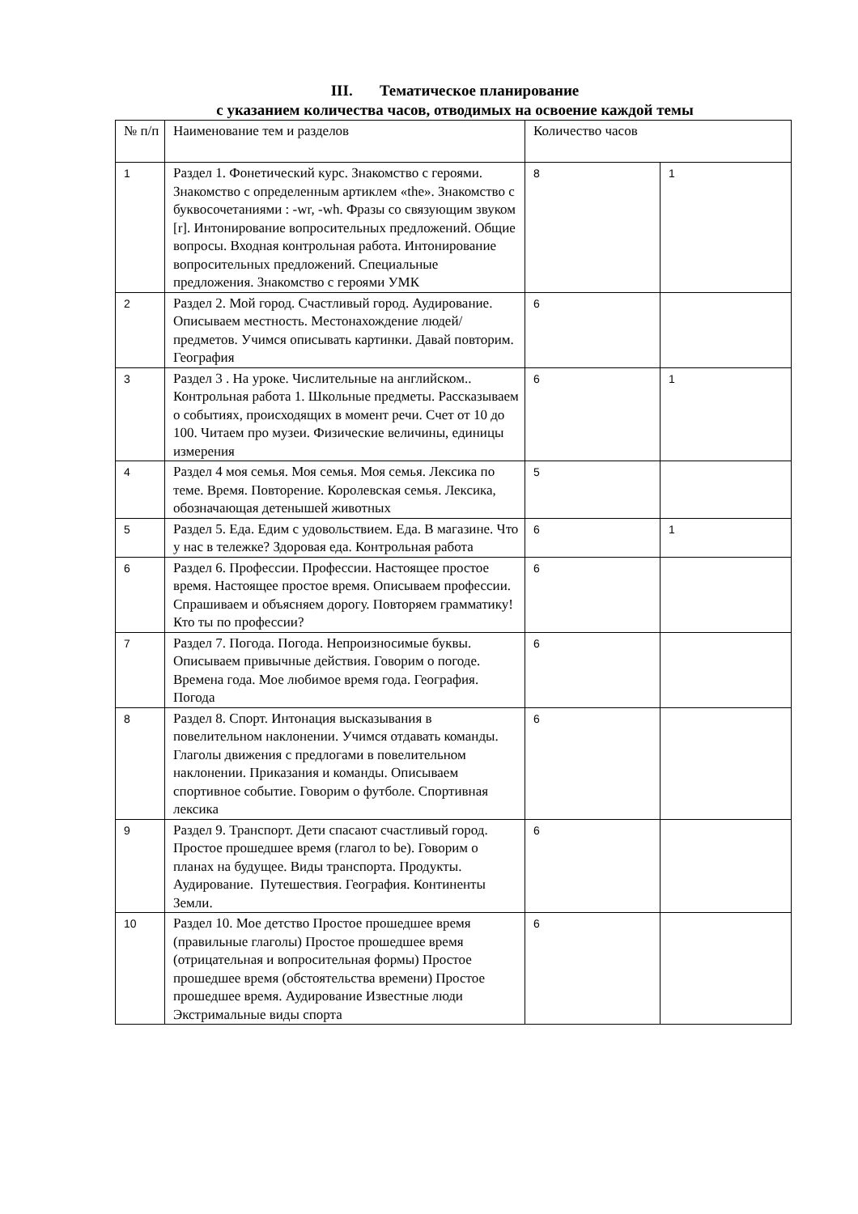III. Тематическое планирование
с указанием количества часов, отводимых на освоение каждой темы
| № п/п | Наименование тем и разделов | Количество часов | |
| --- | --- | --- | --- |
| 1 | Раздел 1. Фонетический курс. Знакомство с героями. Знакомство с определенным артиклем «the». Знакомство с буквосочетаниями : -wr, -wh. Фразы со связующим звуком [r]. Интонирование вопросительных предложений. Общие вопросы. Входная контрольная работа. Интонирование вопросительных предложений. Специальные предложения. Знакомство с героями УМК | 8 | 1 |
| 2 | Раздел 2. Мой город. Счастливый город. Аудирование. Описываем местность. Местонахождение людей/ предметов. Учимся описывать картинки. Давай повторим. География | 6 | |
| 3 | Раздел 3 . На уроке. Числительные на английском.. Контрольная работа 1. Школьные предметы. Рассказываем о событиях, происходящих в момент речи. Счет от 10 до 100. Читаем про музеи. Физические величины, единицы измерения | 6 | 1 |
| 4 | Раздел 4 моя семья. Моя семья. Моя семья. Лексика по теме. Время. Повторение. Королевская семья. Лексика, обозначающая детенышей животных | 5 | |
| 5 | Раздел 5. Еда. Едим с удовольствием. Еда. В магазине. Что у нас в тележке? Здоровая еда. Контрольная работа | 6 | 1 |
| 6 | Раздел 6. Профессии. Профессии. Настоящее простое время. Настоящее простое время. Описываем профессии. Спрашиваем и объясняем дорогу. Повторяем грамматику! Кто ты по профессии? | 6 | |
| 7 | Раздел 7. Погода. Погода. Непроизносимые буквы. Описываем привычные действия. Говорим о погоде. Времена года. Мое любимое время года. География. Погода | 6 | |
| 8 | Раздел 8. Спорт. Интонация высказывания в повелительном наклонении. Учимся отдавать команды. Глаголы движения с предлогами в повелительном наклонении. Приказания и команды. Описываем спортивное событие. Говорим о футболе. Спортивная лексика | 6 | |
| 9 | Раздел 9. Транспорт. Дети спасают счастливый город. Простое прошедшее время (глагол to be). Говорим о планах на будущее. Виды транспорта. Продукты. Аудирование. Путешествия. География. Континенты Земли. | 6 | |
| 10 | Раздел 10. Мое детство Простое прошедшее время (правильные глаголы) Простое прошедшее время (отрицательная и вопросительная формы) Простое прошедшее время (обстоятельства времени) Простое прошедшее время. Аудирование Известные люди Экстримальные виды спорта | 6 | |